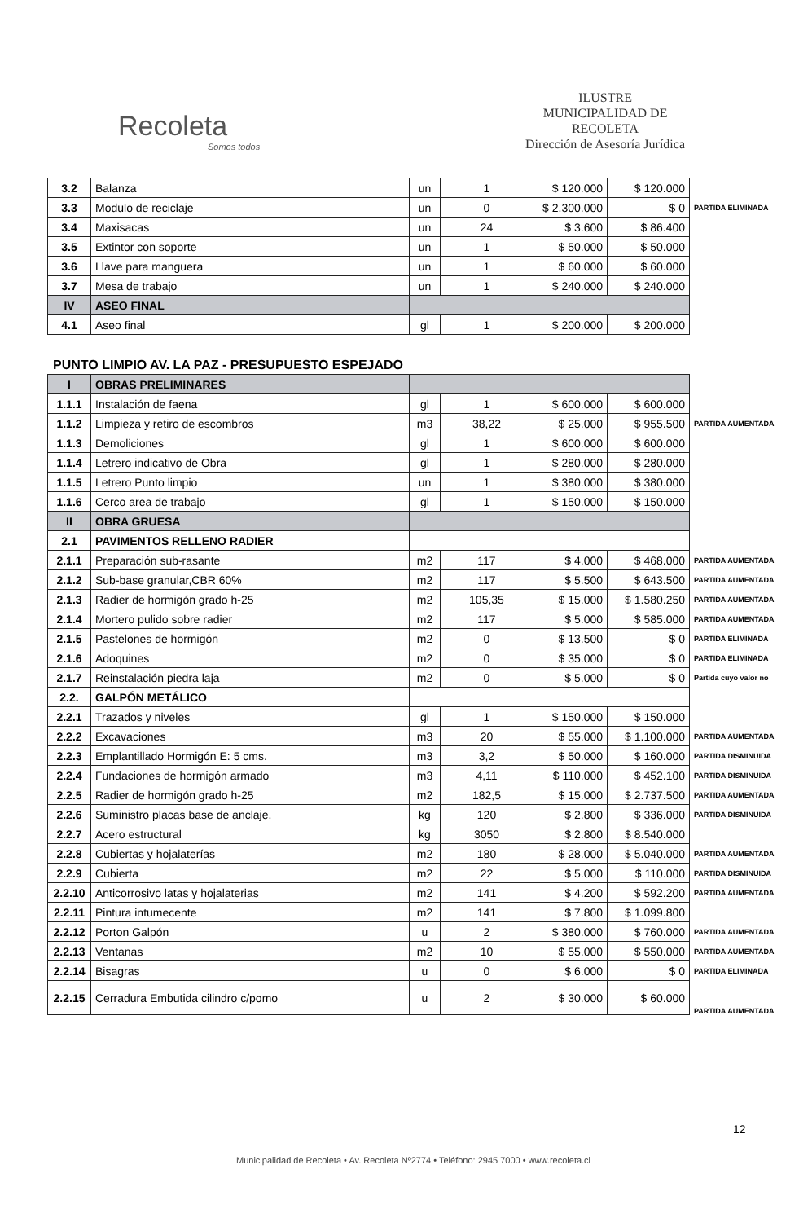Recoleta
Somos todos
ILUSTRE
MUNICIPALIDAD DE
RECOLETA
Dirección de Asesoría Jurídica
| 3.2 | Balanza | un | 1 | $ 120.000 | $ 120.000 | |
| 3.3 | Modulo de reciclaje | un | 0 | $ 2.300.000 | $ 0 | PARTIDA ELIMINADA |
| 3.4 | Maxisacas | un | 24 | $ 3.600 | $ 86.400 | |
| 3.5 | Extintor con soporte | un | 1 | $ 50.000 | $ 50.000 | |
| 3.6 | Llave para manguera | un | 1 | $ 60.000 | $ 60.000 | |
| 3.7 | Mesa de trabajo | un | 1 | $ 240.000 | $ 240.000 | |
| IV | ASEO FINAL | | | | | |
| 4.1 | Aseo final | gl | 1 | $ 200.000 | $ 200.000 | |
PUNTO LIMPIO AV. LA PAZ - PRESUPUESTO ESPEJADO
| I | OBRAS PRELIMINARES | | | | | |
| 1.1.1 | Instalación de faena | gl | 1 | $ 600.000 | $ 600.000 | |
| 1.1.2 | Limpieza y retiro de escombros | m3 | 38,22 | $ 25.000 | $ 955.500 | PARTIDA AUMENTADA |
| 1.1.3 | Demoliciones | gl | 1 | $ 600.000 | $ 600.000 | |
| 1.1.4 | Letrero indicativo de Obra | gl | 1 | $ 280.000 | $ 280.000 | |
| 1.1.5 | Letrero Punto limpio | un | 1 | $ 380.000 | $ 380.000 | |
| 1.1.6 | Cerco area de trabajo | gl | 1 | $ 150.000 | $ 150.000 | |
| II | OBRA GRUESA | | | | | |
| 2.1 | PAVIMENTOS RELLENO RADIER | | | | | |
| 2.1.1 | Preparación sub-rasante | m2 | 117 | $ 4.000 | $ 468.000 | PARTIDA AUMENTADA |
| 2.1.2 | Sub-base granular,CBR 60% | m2 | 117 | $ 5.500 | $ 643.500 | PARTIDA AUMENTADA |
| 2.1.3 | Radier de hormigón grado h-25 | m2 | 105,35 | $ 15.000 | $ 1.580.250 | PARTIDA AUMENTADA |
| 2.1.4 | Mortero pulido sobre radier | m2 | 117 | $ 5.000 | $ 585.000 | PARTIDA AUMENTADA |
| 2.1.5 | Pastelones de hormigón | m2 | 0 | $ 13.500 | $ 0 | PARTIDA ELIMINADA |
| 2.1.6 | Adoquines | m2 | 0 | $ 35.000 | $ 0 | PARTIDA ELIMINADA |
| 2.1.7 | Reinstalación piedra laja | m2 | 0 | $ 5.000 | $ 0 | Partida cuyo valor no |
| 2.2. | GALPÓN METÁLICO | | | | | |
| 2.2.1 | Trazados y niveles | gl | 1 | $ 150.000 | $ 150.000 | |
| 2.2.2 | Excavaciones | m3 | 20 | $ 55.000 | $ 1.100.000 | PARTIDA AUMENTADA |
| 2.2.3 | Emplantillado Hormigón E: 5 cms. | m3 | 3,2 | $ 50.000 | $ 160.000 | PARTIDA DISMINUIDA |
| 2.2.4 | Fundaciones de hormigón armado | m3 | 4,11 | $ 110.000 | $ 452.100 | PARTIDA DISMINUIDA |
| 2.2.5 | Radier de hormigón grado h-25 | m2 | 182,5 | $ 15.000 | $ 2.737.500 | PARTIDA AUMENTADA |
| 2.2.6 | Suministro placas base de anclaje. | kg | 120 | $ 2.800 | $ 336.000 | PARTIDA DISMINUIDA |
| 2.2.7 | Acero estructural | kg | 3050 | $ 2.800 | $ 8.540.000 | |
| 2.2.8 | Cubiertas y hojalaterías | m2 | 180 | $ 28.000 | $ 5.040.000 | PARTIDA AUMENTADA |
| 2.2.9 | Cubierta | m2 | 22 | $ 5.000 | $ 110.000 | PARTIDA DISMINUIDA |
| 2.2.10 | Anticorrosivo latas y hojalaterias | m2 | 141 | $ 4.200 | $ 592.200 | PARTIDA AUMENTADA |
| 2.2.11 | Pintura intumecente | m2 | 141 | $ 7.800 | $ 1.099.800 | |
| 2.2.12 | Porton Galpón | u | 2 | $ 380.000 | $ 760.000 | PARTIDA AUMENTADA |
| 2.2.13 | Ventanas | m2 | 10 | $ 55.000 | $ 550.000 | PARTIDA AUMENTADA |
| 2.2.14 | Bisagras | u | 0 | $ 6.000 | $ 0 | PARTIDA ELIMINADA |
| 2.2.15 | Cerradura Embutida cilindro c/pomo | u | 2 | $ 30.000 | $ 60.000 | PARTIDA AUMENTADA |
12
Municipalidad de Recoleta • Av. Recoleta Nº2774 • Teléfono: 2945 7000 • www.recoleta.cl